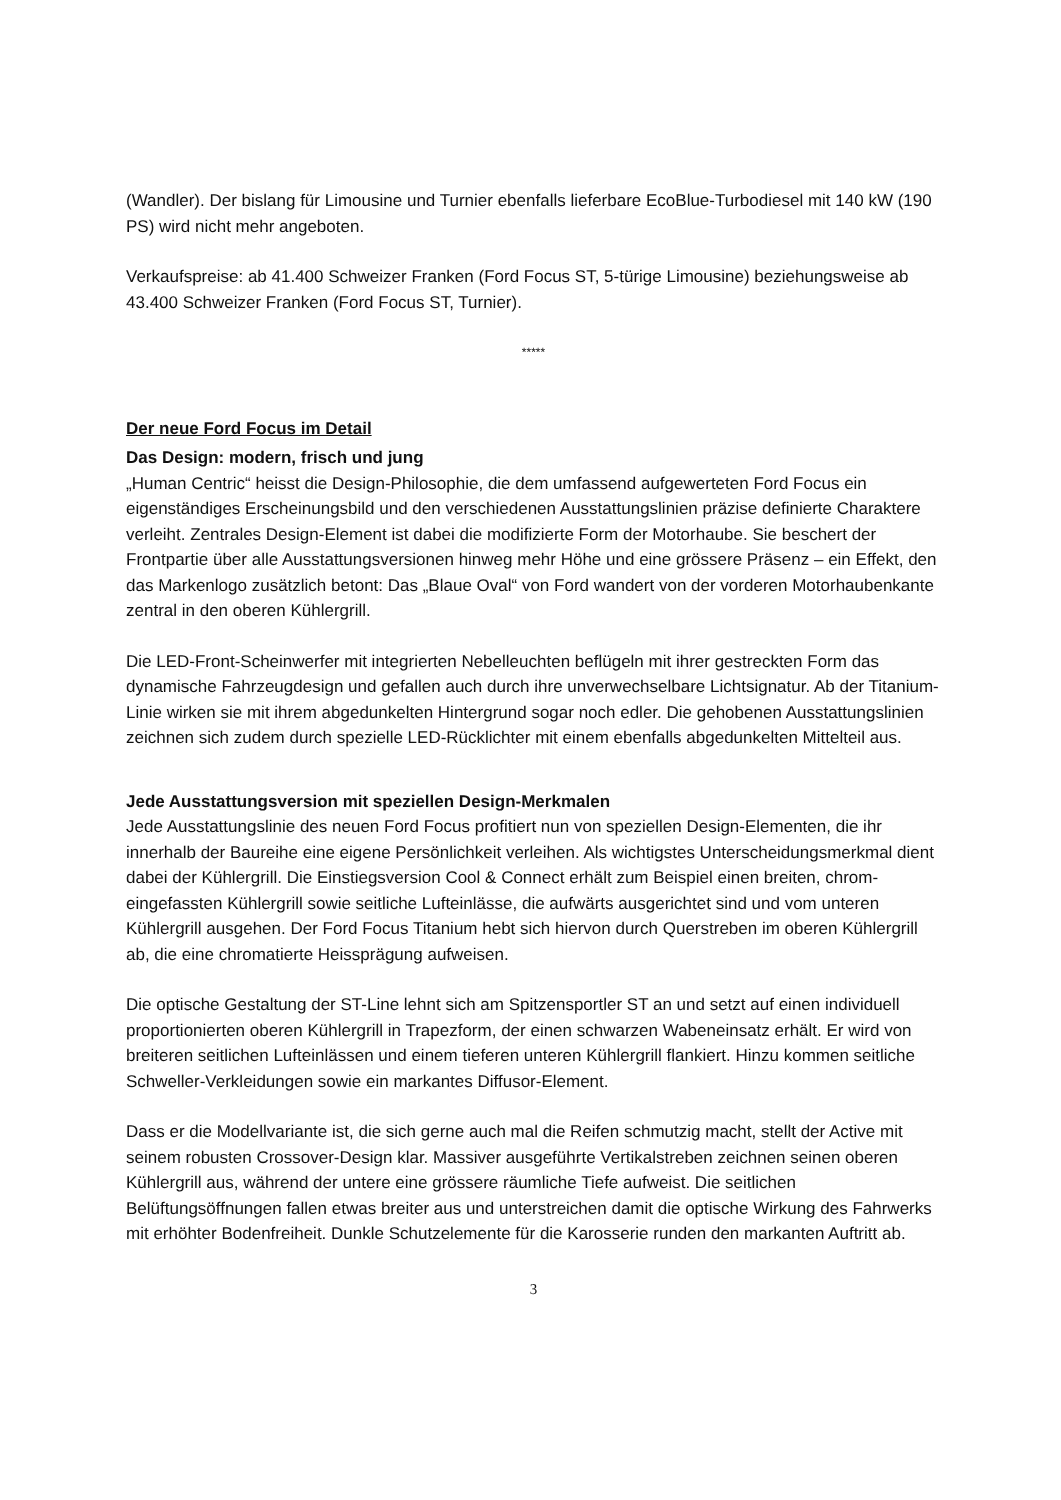(Wandler). Der bislang für Limousine und Turnier ebenfalls lieferbare EcoBlue-Turbodiesel mit 140 kW (190 PS) wird nicht mehr angeboten.
Verkaufspreise: ab 41.400 Schweizer Franken (Ford Focus ST, 5-türige Limousine) beziehungsweise ab 43.400 Schweizer Franken (Ford Focus ST, Turnier).
*****
Der neue Ford Focus im Detail
Das Design: modern, frisch und jung
„Human Centric“ heisst die Design-Philosophie, die dem umfassend aufgewerteten Ford Focus ein eigenständiges Erscheinungsbild und den verschiedenen Ausstattungslinien präzise definierte Charaktere verleiht. Zentrales Design-Element ist dabei die modifizierte Form der Motorhaube. Sie beschert der Frontpartie über alle Ausstattungsversionen hinweg mehr Höhe und eine grössere Präsenz – ein Effekt, den das Markenlogo zusätzlich betont: Das „Blaue Oval“ von Ford wandert von der vorderen Motorhaubenkante zentral in den oberen Kühlergrill.
Die LED-Front-Scheinwerfer mit integrierten Nebelleuchten beflügeln mit ihrer gestreckten Form das dynamische Fahrzeugdesign und gefallen auch durch ihre unverwechselbare Lichtsignatur. Ab der Titanium-Linie wirken sie mit ihrem abgedunkelten Hintergrund sogar noch edler. Die gehobenen Ausstattungslinien zeichnen sich zudem durch spezielle LED-Rücklichter mit einem ebenfalls abgedunkelten Mittelteil aus.
Jede Ausstattungsversion mit speziellen Design-Merkmalen
Jede Ausstattungslinie des neuen Ford Focus profitiert nun von speziellen Design-Elementen, die ihr innerhalb der Baureihe eine eigene Persönlichkeit verleihen. Als wichtigstes Unterscheidungsmerkmal dient dabei der Kühlergrill. Die Einstiegsversion Cool & Connect erhält zum Beispiel einen breiten, chrom-eingefassten Kühlergrill sowie seitliche Lufteinlässe, die aufwärts ausgerichtet sind und vom unteren Kühlergrill ausgehen. Der Ford Focus Titanium hebt sich hiervon durch Querstreben im oberen Kühlergrill ab, die eine chromatierte Heissprägung aufweisen.
Die optische Gestaltung der ST-Line lehnt sich am Spitzensportler ST an und setzt auf einen individuell proportionierten oberen Kühlergrill in Trapezform, der einen schwarzen Wabeneinsatz erhält. Er wird von breiteren seitlichen Lufteinlässen und einem tieferen unteren Kühlergrill flankiert. Hinzu kommen seitliche Schweller-Verkleidungen sowie ein markantes Diffusor-Element.
Dass er die Modellvariante ist, die sich gerne auch mal die Reifen schmutzig macht, stellt der Active mit seinem robusten Crossover-Design klar. Massiver ausgeführte Vertikalstreben zeichnen seinen oberen Kühlergrill aus, während der untere eine grössere räumliche Tiefe aufweist. Die seitlichen Belüftungsöffnungen fallen etwas breiter aus und unterstreichen damit die optische Wirkung des Fahrwerks mit erhöhter Bodenfreiheit. Dunkle Schutzelemente für die Karosserie runden den markanten Auftritt ab.
3